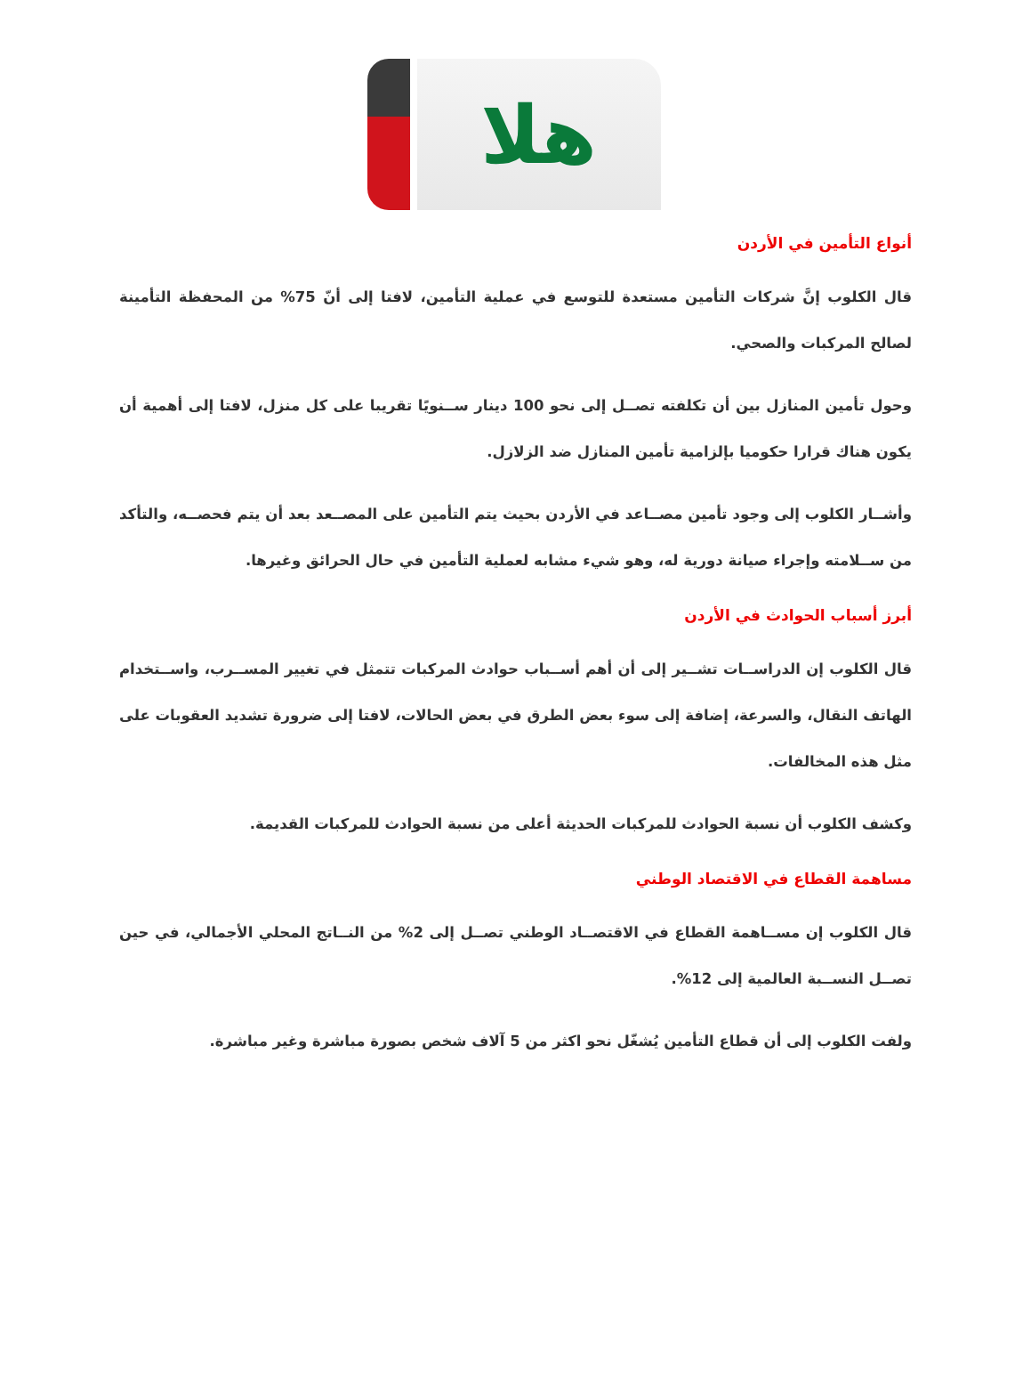هلا
أنواع التأمين في الأردن
قال الكلوب إنَّ شركات التأمين مستعدة للتوسع في عملية التأمين، لافتا إلى أنّ 75% من المحفظة التأمينة لصالح المركبات والصحي.
وحول تأمين المنازل بين أن تكلفته تصــل إلى نحو 100 دينار ســنويًا تقريبا على كل منزل، لافتا إلى أهمية أن يكون هناك قرارا حكوميا بإلزامية تأمين المنازل ضد الزلازل.
وأشــار الكلوب إلى وجود تأمين مصــاعد في الأردن بحيث يتم التأمين على المصــعد بعد أن يتم فحصــه، والتأكد من ســلامته وإجراء صيانة دورية له، وهو شيء مشابه لعملية التأمين في حال الحرائق وغيرها.
أبرز أسباب الحوادث في الأردن
قال الكلوب إن الدراســات تشــير إلى أن أهم أســباب حوادث المركبات تتمثل في تغيير المســرب، واســتخدام الهاتف النقال، والسرعة، إضافة إلى سوء بعض الطرق في بعض الحالات، لافتا إلى ضرورة تشديد العقوبات على مثل هذه المخالفات.
وكشف الكلوب أن نسبة الحوادث للمركبات الحديثة أعلى من نسبة الحوادث للمركبات القديمة.
مساهمة القطاع في الاقتصاد الوطني
قال الكلوب إن مســاهمة القطاع في الاقتصــاد الوطني تصــل إلى 2% من النــاتج المحلي الأجمالي، في حين تصــل النســبة العالمية إلى 12%.
ولفت الكلوب إلى أن قطاع التأمين يُشغّل نحو اكثر من 5 آلاف شخص بصورة مباشرة وغير مباشرة.